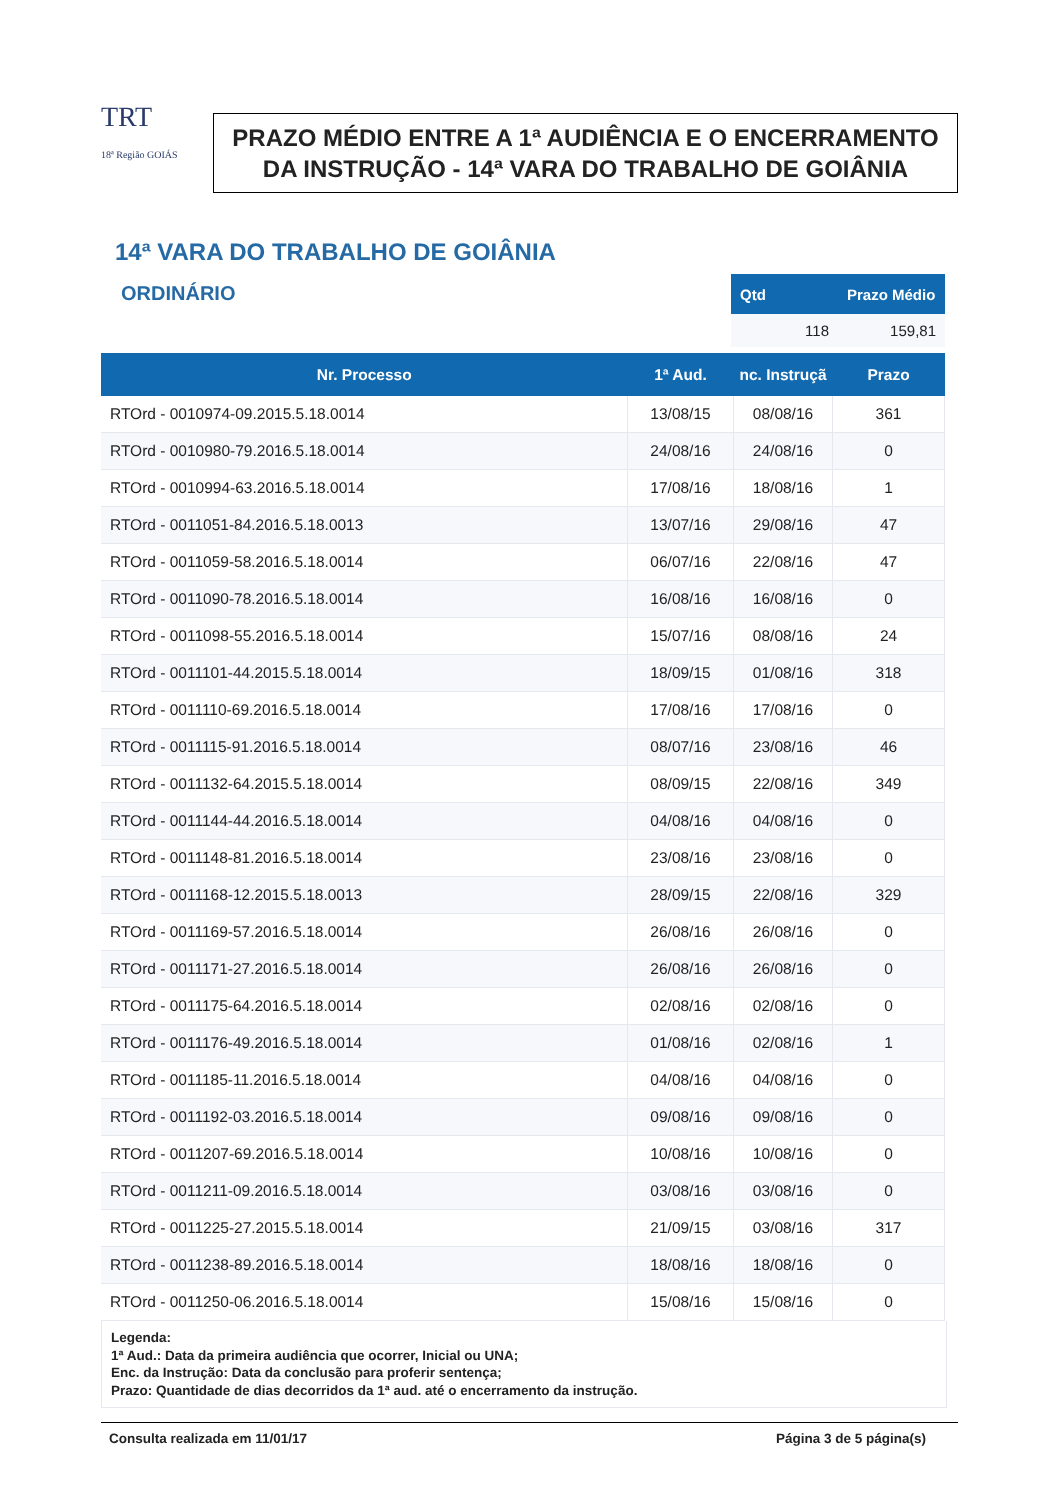TRT
18ª Região GOIÁS
PRAZO MÉDIO ENTRE A 1ª AUDIÊNCIA E O ENCERRAMENTO DA INSTRUÇÃO - 14ª VARA DO TRABALHO DE GOIÂNIA
14ª VARA DO TRABALHO DE GOIÂNIA
ORDINÁRIO
| Qtd | Prazo Médio |
| --- | --- |
| 118 | 159,81 |
| Nr. Processo | 1ª Aud. | nc. Instruçã | Prazo |
| --- | --- | --- | --- |
| RTOrd - 0010974-09.2015.5.18.0014 | 13/08/15 | 08/08/16 | 361 |
| RTOrd - 0010980-79.2016.5.18.0014 | 24/08/16 | 24/08/16 | 0 |
| RTOrd - 0010994-63.2016.5.18.0014 | 17/08/16 | 18/08/16 | 1 |
| RTOrd - 0011051-84.2016.5.18.0013 | 13/07/16 | 29/08/16 | 47 |
| RTOrd - 0011059-58.2016.5.18.0014 | 06/07/16 | 22/08/16 | 47 |
| RTOrd - 0011090-78.2016.5.18.0014 | 16/08/16 | 16/08/16 | 0 |
| RTOrd - 0011098-55.2016.5.18.0014 | 15/07/16 | 08/08/16 | 24 |
| RTOrd - 0011101-44.2015.5.18.0014 | 18/09/15 | 01/08/16 | 318 |
| RTOrd - 0011110-69.2016.5.18.0014 | 17/08/16 | 17/08/16 | 0 |
| RTOrd - 0011115-91.2016.5.18.0014 | 08/07/16 | 23/08/16 | 46 |
| RTOrd - 0011132-64.2015.5.18.0014 | 08/09/15 | 22/08/16 | 349 |
| RTOrd - 0011144-44.2016.5.18.0014 | 04/08/16 | 04/08/16 | 0 |
| RTOrd - 0011148-81.2016.5.18.0014 | 23/08/16 | 23/08/16 | 0 |
| RTOrd - 0011168-12.2015.5.18.0013 | 28/09/15 | 22/08/16 | 329 |
| RTOrd - 0011169-57.2016.5.18.0014 | 26/08/16 | 26/08/16 | 0 |
| RTOrd - 0011171-27.2016.5.18.0014 | 26/08/16 | 26/08/16 | 0 |
| RTOrd - 0011175-64.2016.5.18.0014 | 02/08/16 | 02/08/16 | 0 |
| RTOrd - 0011176-49.2016.5.18.0014 | 01/08/16 | 02/08/16 | 1 |
| RTOrd - 0011185-11.2016.5.18.0014 | 04/08/16 | 04/08/16 | 0 |
| RTOrd - 0011192-03.2016.5.18.0014 | 09/08/16 | 09/08/16 | 0 |
| RTOrd - 0011207-69.2016.5.18.0014 | 10/08/16 | 10/08/16 | 0 |
| RTOrd - 0011211-09.2016.5.18.0014 | 03/08/16 | 03/08/16 | 0 |
| RTOrd - 0011225-27.2015.5.18.0014 | 21/09/15 | 03/08/16 | 317 |
| RTOrd - 0011238-89.2016.5.18.0014 | 18/08/16 | 18/08/16 | 0 |
| RTOrd - 0011250-06.2016.5.18.0014 | 15/08/16 | 15/08/16 | 0 |
Legenda:
1ª Aud.: Data da primeira audiência que ocorrer, Inicial ou UNA;
Enc. da Instrução: Data da conclusão para proferir sentença;
Prazo: Quantidade de dias decorridos da 1ª aud. até o encerramento da instrução.
Consulta realizada em 11/01/17 Página 3 de 5 página(s)